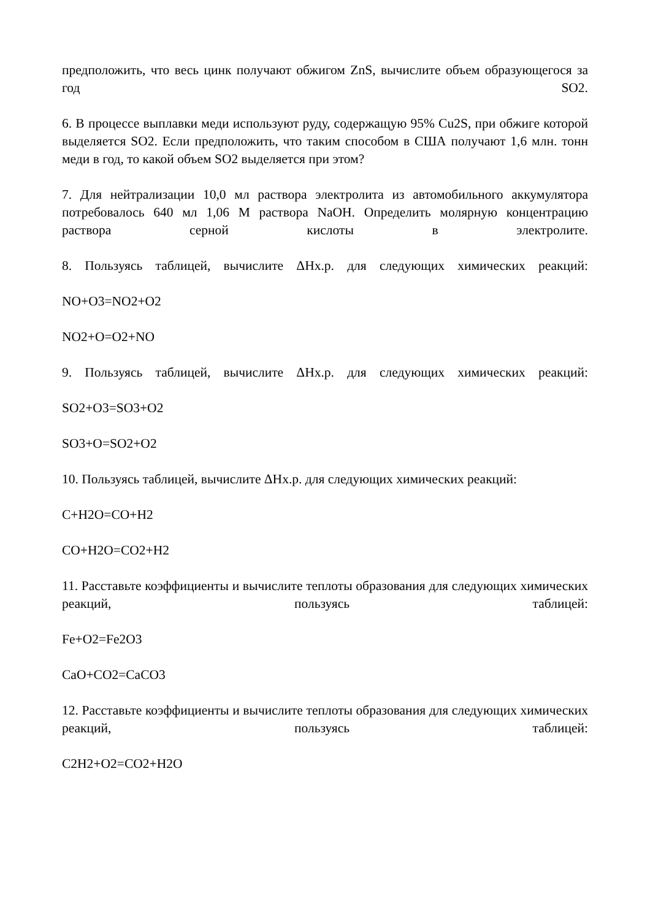предположить, что весь цинк получают обжигом ZnS, вычислите объем образующегося за год SO2.
6. В процессе выплавки меди используют руду, содержащую 95% Cu2S, при обжиге которой выделяется SO2. Если предположить, что таким способом в США получают 1,6 млн. тонн меди в год, то какой объем SO2 выделяется при этом?
7. Для нейтрализации 10,0 мл раствора электролита из автомобильного аккумулятора потребовалось 640 мл 1,06 М раствора NaOH. Определить молярную концентрацию раствора серной кислоты в электролите.
8. Пользуясь таблицей, вычислите ΔНх.р. для следующих химических реакций:
NO+O3=NO2+O2
NO2+O=O2+NO
9. Пользуясь таблицей, вычислите ΔНх.р. для следующих химических реакций:
SO2+O3=SO3+O2
SO3+O=SO2+O2
10. Пользуясь таблицей, вычислите ΔНх.р. для следующих химических реакций:
C+H2O=CO+H2
CO+H2O=CO2+H2
11. Расставьте коэффициенты и вычислите теплоты образования для следующих химических реакций, пользуясь таблицей:
Fe+O2=Fe2O3
CaO+CO2=CaCO3
12. Расставьте коэффициенты и вычислите теплоты образования для следующих химических реакций, пользуясь таблицей:
C2H2+O2=CO2+H2O